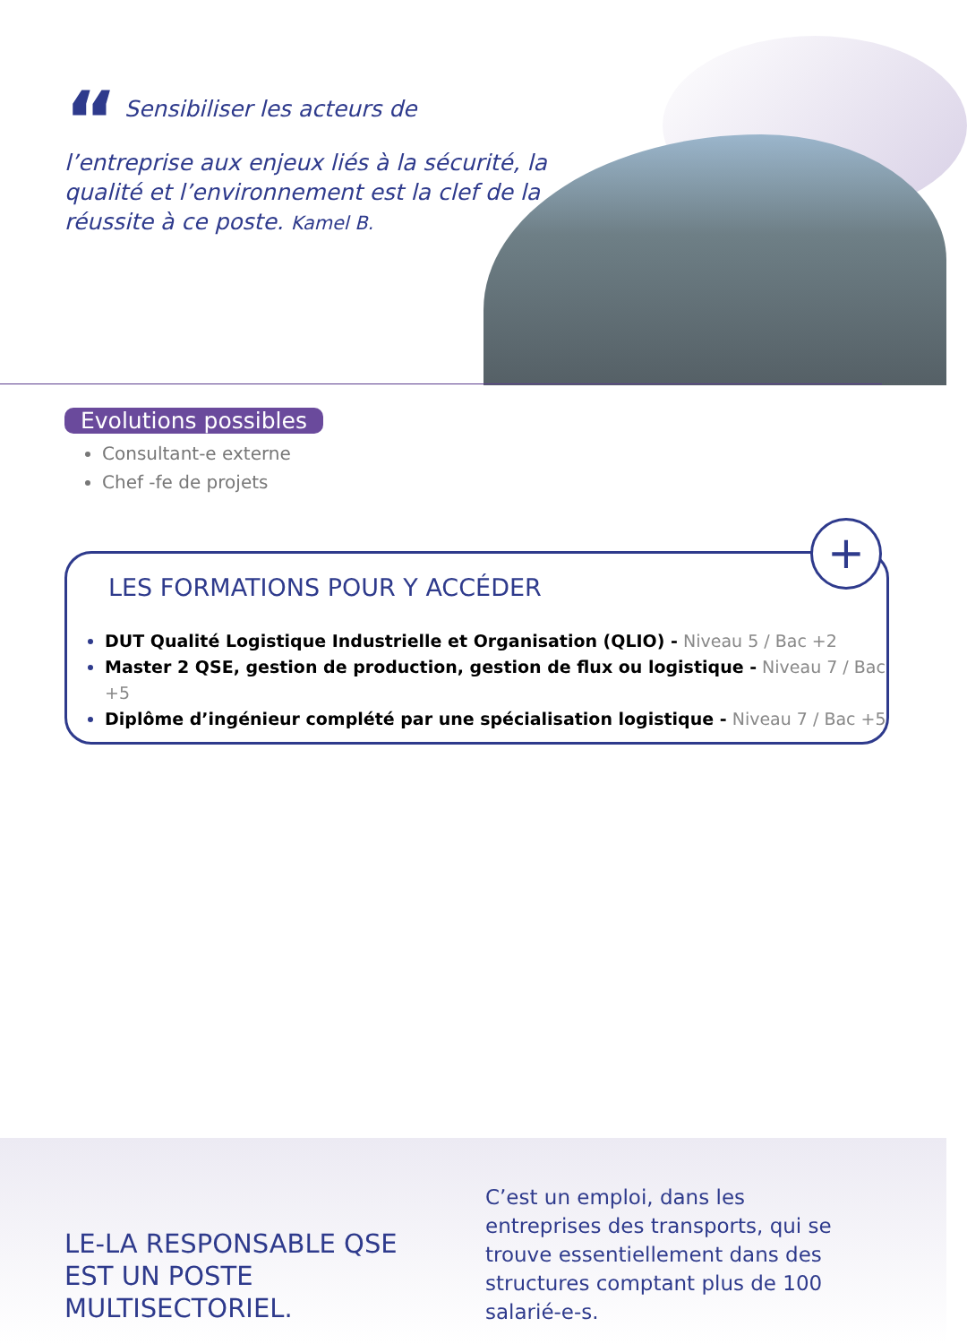“ Sensibiliser les acteurs de l’entreprise aux enjeux liés à la sécurité, la qualité et l’environnement est la clef de la réussite à ce poste. Kamel B.
Evolutions possibles
Consultant-e externe
Chef -fe de projets
LES FORMATIONS POUR Y ACCÉDER
DUT Qualité Logistique Industrielle et Organisation (QLIO) - Niveau 5 / Bac +2
Master 2 QSE, gestion de production, gestion de flux ou logistique - Niveau 7 / Bac +5
Diplôme d’ingénieur complété par une spécialisation logistique - Niveau 7 / Bac +5
+
LE-LA RESPONSABLE QSE
EST UN POSTE MULTISECTORIEL.
C’est un emploi, dans les entreprises des transports, qui se trouve essentiellement dans des structures comptant plus de 100 salarié-e-s.